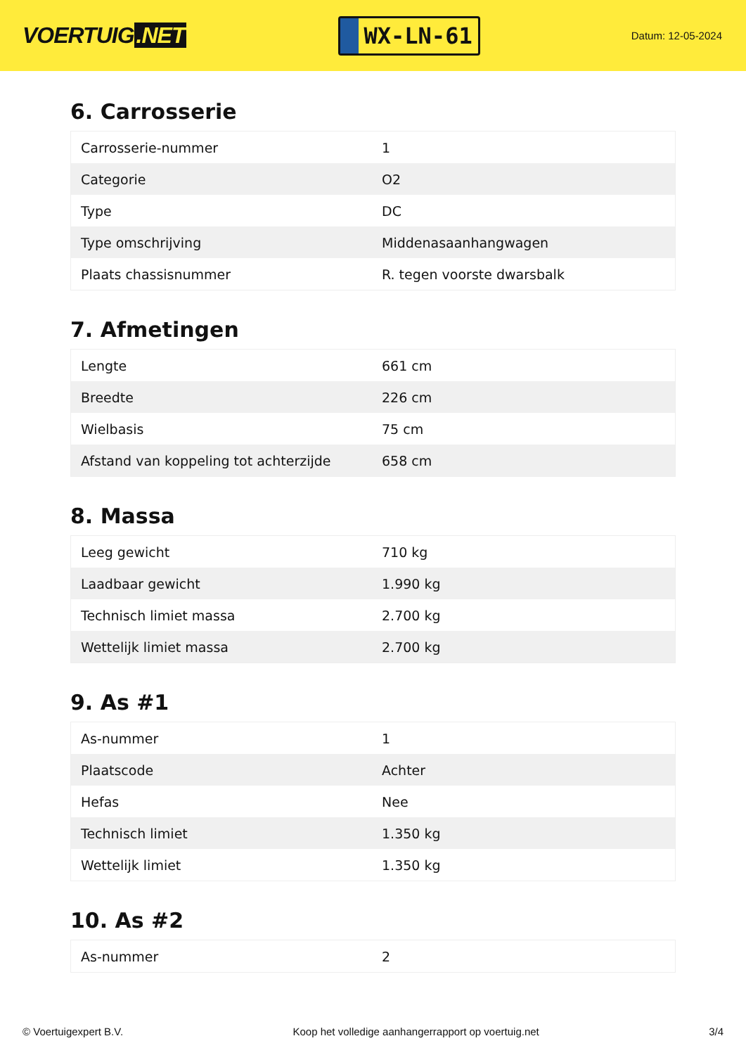VOERTUIG.NET
WX-LN-61
Datum: 12-05-2024
6. Carrosserie
| Carrosserie-nummer | 1 |
| Categorie | O2 |
| Type | DC |
| Type omschrijving | Middenasaanhangwagen |
| Plaats chassisnummer | R. tegen voorste dwarsbalk |
7. Afmetingen
| Lengte | 661 cm |
| Breedte | 226 cm |
| Wielbasis | 75 cm |
| Afstand van koppeling tot achterzijde | 658 cm |
8. Massa
| Leeg gewicht | 710 kg |
| Laadbaar gewicht | 1.990 kg |
| Technisch limiet massa | 2.700 kg |
| Wettelijk limiet massa | 2.700 kg |
9. As #1
| As-nummer | 1 |
| Plaatscode | Achter |
| Hefas | Nee |
| Technisch limiet | 1.350 kg |
| Wettelijk limiet | 1.350 kg |
10. As #2
| As-nummer | 2 |
© Voertuigexpert B.V. Koop het volledige aanhangerrapport op voertuig.net 3/4